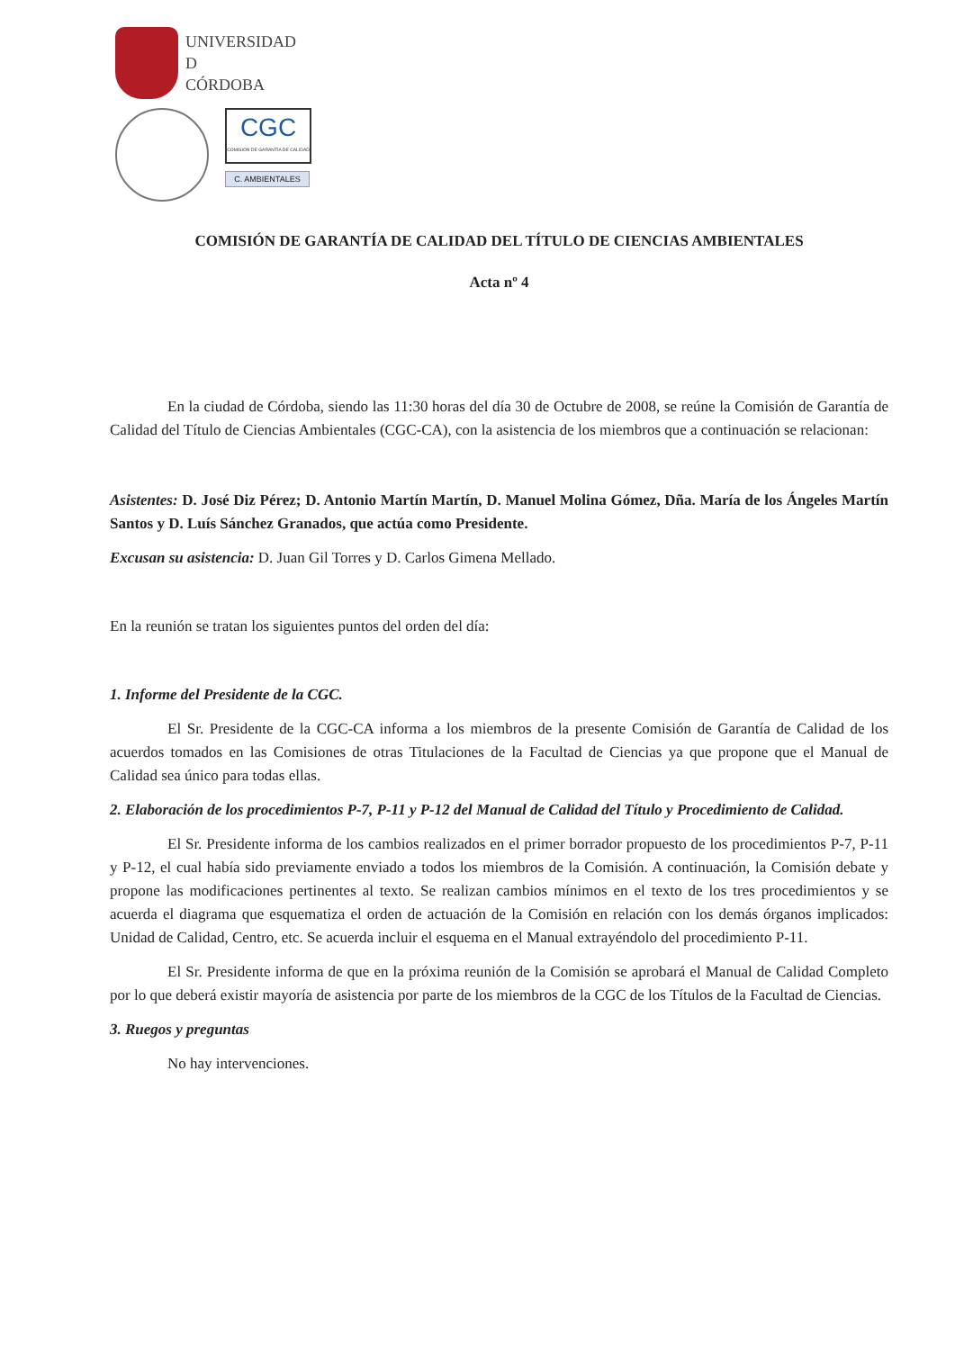UNIVERSIDAD
D
CÓRDOBA
CGC
COMISIÓN DE GARANTÍA DE CALIDAD
C. AMBIENTALES
COMISIÓN DE GARANTÍA DE CALIDAD DEL TÍTULO DE CIENCIAS AMBIENTALES
Acta nº 4
En la ciudad de Córdoba, siendo las 11:30 horas del día 30 de Octubre de 2008, se reúne la Comisión de Garantía de Calidad del Título de Ciencias Ambientales (CGC-CA), con la asistencia de los miembros que a continuación se relacionan:
Asistentes: D. José Diz Pérez; D. Antonio Martín Martín, D. Manuel Molina Gómez, Dña. María de los Ángeles Martín Santos y D. Luís Sánchez Granados, que actúa como Presidente.
Excusan su asistencia: D. Juan Gil Torres y D. Carlos Gimena Mellado.
En la reunión se tratan los siguientes puntos del orden del día:
1. Informe del Presidente de la CGC.
El Sr. Presidente de la CGC-CA informa a los miembros de la presente Comisión de Garantía de Calidad de los acuerdos tomados en las Comisiones de otras Titulaciones de la Facultad de Ciencias ya que propone que el Manual de Calidad sea único para todas ellas.
2. Elaboración de los procedimientos P-7, P-11 y P-12 del Manual de Calidad del Título y Procedimiento de Calidad.
El Sr. Presidente informa de los cambios realizados en el primer borrador propuesto de los procedimientos P-7, P-11 y P-12, el cual había sido previamente enviado a todos los miembros de la Comisión. A continuación, la Comisión debate y propone las modificaciones pertinentes al texto. Se realizan cambios mínimos en el texto de los tres procedimientos y se acuerda el diagrama que esquematiza el orden de actuación de la Comisión en relación con los demás órganos implicados: Unidad de Calidad, Centro, etc. Se acuerda incluir el esquema en el Manual extrayéndolo del procedimiento P-11.
El Sr. Presidente informa de que en la próxima reunión de la Comisión se aprobará el Manual de Calidad Completo por lo que deberá existir mayoría de asistencia por parte de los miembros de la CGC de los Títulos de la Facultad de Ciencias.
3. Ruegos y preguntas
No hay intervenciones.